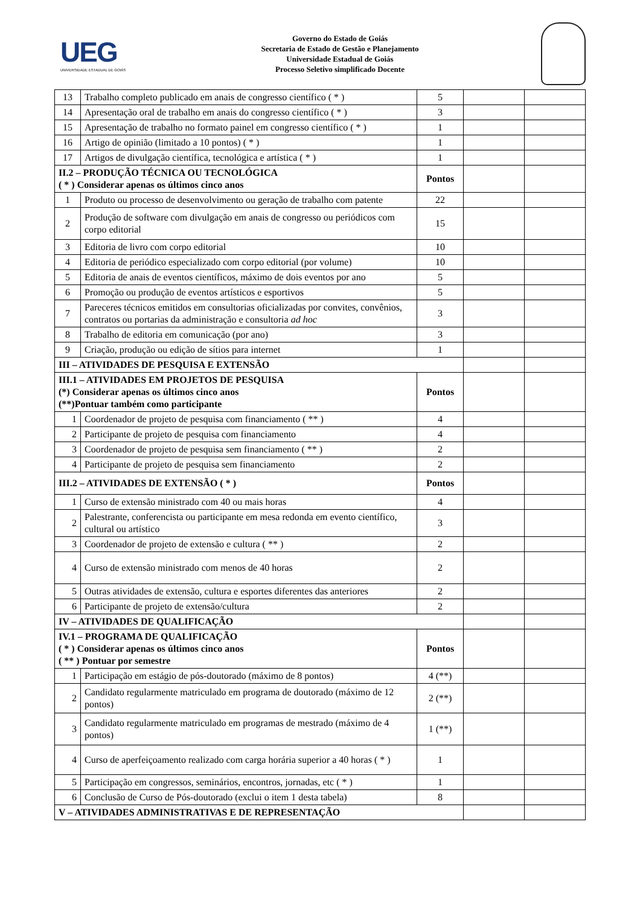UEG
UNIVERSIDADE ESTADUAL DE GOIÁS
Governo do Estado de Goiás
Secretaria de Estado de Gestão e Planejamento
Universidade Estadual de Goiás
Processo Seletivo simplificado Docente
| 13 | Trabalho completo publicado em anais de congresso científico ( * ) | 5 | | |
| 14 | Apresentação oral de trabalho em anais do congresso científico ( * ) | 3 | | |
| 15 | Apresentação de trabalho no formato painel em congresso científico ( * ) | 1 | | |
| 16 | Artigo de opinião (limitado a 10 pontos) ( * ) | 1 | | |
| 17 | Artigos de divulgação científica, tecnológica e artística ( * ) | 1 | | |
| II.2 – PRODUÇÃO TÉCNICA OU TECNOLÓGICA ( * ) Considerar apenas os últimos cinco anos | | Pontos | | |
| 1 | Produto ou processo de desenvolvimento ou geração de trabalho com patente | 22 | | |
| 2 | Produção de software com divulgação em anais de congresso ou periódicos com corpo editorial | 15 | | |
| 3 | Editoria de livro com corpo editorial | 10 | | |
| 4 | Editoria de periódico especializado com corpo editorial (por volume) | 10 | | |
| 5 | Editoria de anais de eventos científicos, máximo de dois eventos por ano | 5 | | |
| 6 | Promoção ou produção de eventos artísticos e esportivos | 5 | | |
| 7 | Pareceres técnicos emitidos em consultorias oficializadas por convites, convênios, contratos ou portarias da administração e consultoria ad hoc | 3 | | |
| 8 | Trabalho de editoria em comunicação (por ano) | 3 | | |
| 9 | Criação, produção ou edição de sítios para internet | 1 | | |
| III – ATIVIDADES DE PESQUISA E EXTENSÃO | | | | |
| III.1 – ATIVIDADES EM PROJETOS DE PESQUISA (*) Considerar apenas os últimos cinco anos (**)Pontuar também como participante | | Pontos | | |
| 1 | Coordenador de projeto de pesquisa com financiamento ( ** ) | 4 | | |
| 2 | Participante de projeto de pesquisa com financiamento | 4 | | |
| 3 | Coordenador de projeto de pesquisa sem financiamento ( ** ) | 2 | | |
| 4 | Participante de projeto de pesquisa sem financiamento | 2 | | |
| III.2 – ATIVIDADES DE EXTENSÃO ( * ) | | Pontos | | |
| 1 | Curso de extensão ministrado com 40 ou mais horas | 4 | | |
| 2 | Palestrante, conferencista ou participante em mesa redonda em evento científico, cultural ou artístico | 3 | | |
| 3 | Coordenador de projeto de extensão e cultura ( ** ) | 2 | | |
| 4 | Curso de extensão ministrado com menos de 40 horas | 2 | | |
| 5 | Outras atividades de extensão, cultura e esportes diferentes das anteriores | 2 | | |
| 6 | Participante de projeto de extensão/cultura | 2 | | |
| IV – ATIVIDADES DE QUALIFICAÇÃO | | | | |
| IV.1 – PROGRAMA DE QUALIFICAÇÃO ( * ) Considerar apenas os últimos cinco anos ( ** ) Pontuar por semestre | | Pontos | | |
| 1 | Participação em estágio de pós-doutorado (máximo de 8 pontos) | 4 (**) | | |
| 2 | Candidato regularmente matriculado em programa de doutorado (máximo de 12 pontos) | 2 (**) | | |
| 3 | Candidato regularmente matriculado em programas de mestrado (máximo de 4 pontos) | 1 (**) | | |
| 4 | Curso de aperfeiçoamento realizado com carga horária superior a 40 horas ( * ) | 1 | | |
| 5 | Participação em congressos, seminários, encontros, jornadas, etc ( * ) | 1 | | |
| 6 | Conclusão de Curso de Pós-doutorado (exclui o item 1 desta tabela) | 8 | | |
| V – ATIVIDADES ADMINISTRATIVAS E DE REPRESENTAÇÃO | | | | |